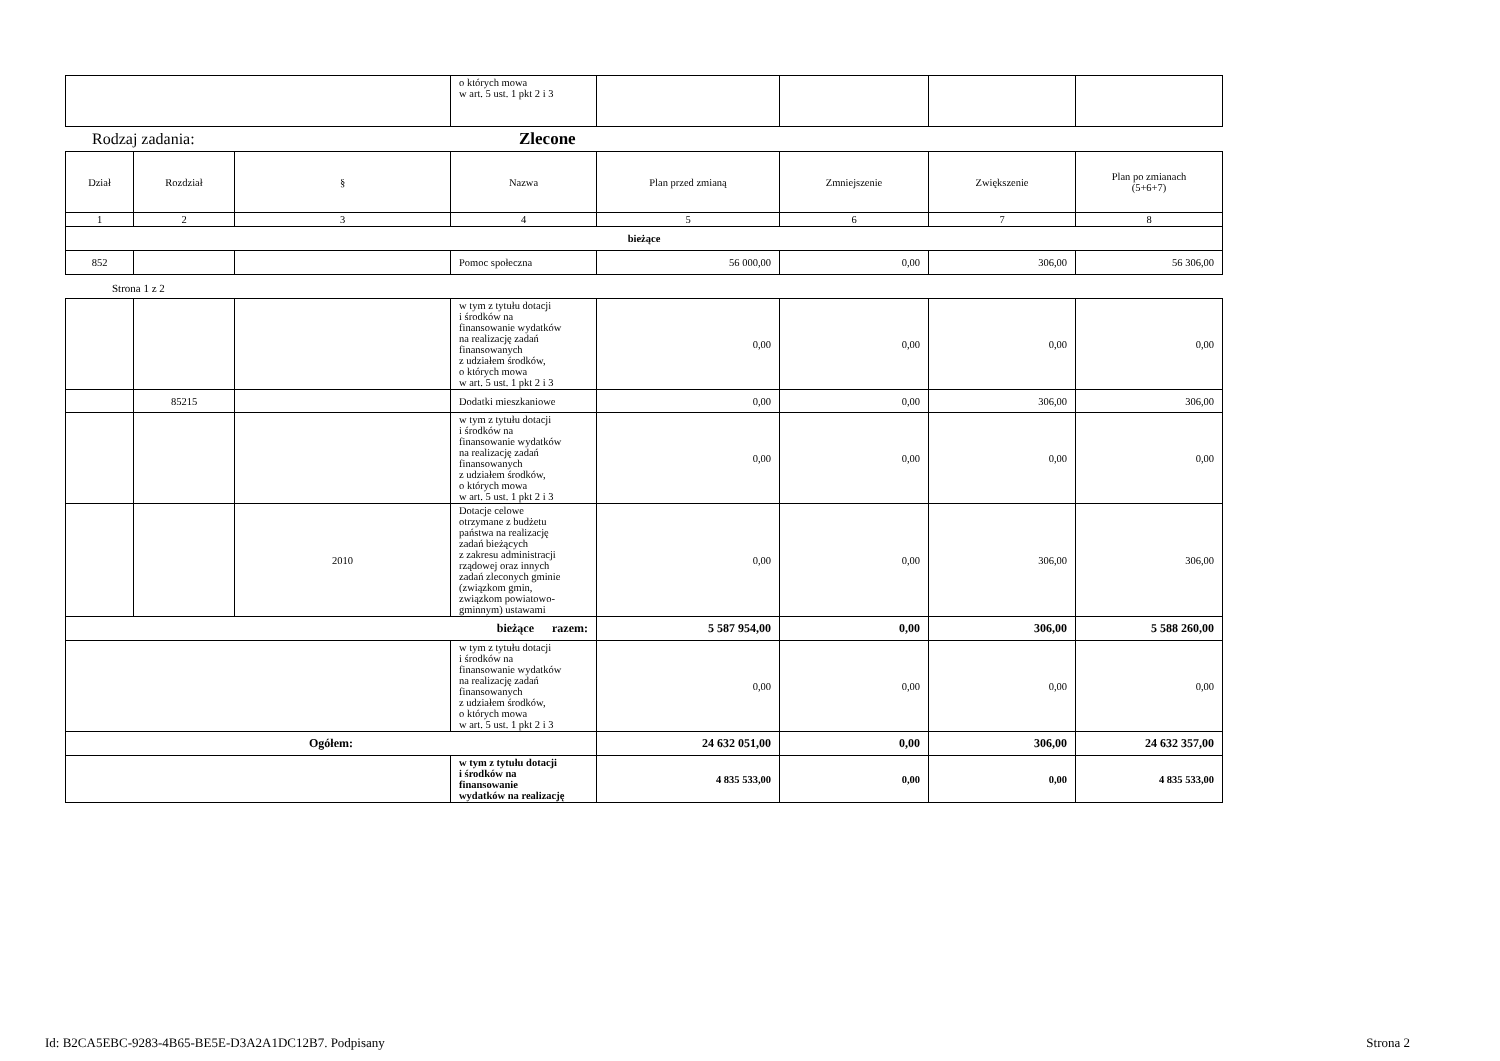| | o których mowa w art. 5 ust. 1 pkt 2 i 3 | | | | |
Rodzaj zadania: Zlecone
| Dział | Rozdział | § | Nazwa | Plan przed zmianą | Zmniejszenie | Zwiększenie | Plan po zmianach (5+6+7) |
| --- | --- | --- | --- | --- | --- | --- | --- |
| 1 | 2 | 3 | 4 | 5 | 6 | 7 | 8 |
| bieżące | | | | | | | |
| 852 | | | Pomoc społeczna | 56 000,00 | 0,00 | 306,00 | 56 306,00 |
Strona 1 z 2
| | | | w tym z tytułu dotacji i środków na finansowanie wydatków na realizację zadań finansowanych z udziałem środków, o których mowa w art. 5 ust. 1 pkt 2 i 3 | 0,00 | 0,00 | 0,00 | 0,00 |
| | 85215 | | Dodatki mieszkaniowe | 0,00 | 0,00 | 306,00 | 306,00 |
| | | | w tym z tytułu dotacji i środków na finansowanie wydatków na realizację zadań finansowanych z udziałem środków, o których mowa w art. 5 ust. 1 pkt 2 i 3 | 0,00 | 0,00 | 0,00 | 0,00 |
| | | 2010 | Dotacje celowe otrzymane z budżetu państwa na realizację zadań bieżących z zakresu administracji rządowej oraz innych zadań zleconych gminie (związkom gmin, związkom powiatowo- gminnym) ustawami | 0,00 | 0,00 | 306,00 | 306,00 |
| bieżące razem: | | | | 5 587 954,00 | 0,00 | 306,00 | 5 588 260,00 |
| | | | w tym z tytułu dotacji i środków na finansowanie wydatków na realizację zadań finansowanych z udziałem środków, o których mowa w art. 5 ust. 1 pkt 2 i 3 | 0,00 | 0,00 | 0,00 | 0,00 |
| Ogółem: | | | | 24 632 051,00 | 0,00 | 306,00 | 24 632 357,00 |
| | | | w tym z tytułu dotacji i środków na finansowanie wydatków na realizację | 4 835 533,00 | 0,00 | 0,00 | 4 835 533,00 |
Id: B2CA5EBC-9283-4B65-BE5E-D3A2A1DC12B7. Podpisany Strona 2